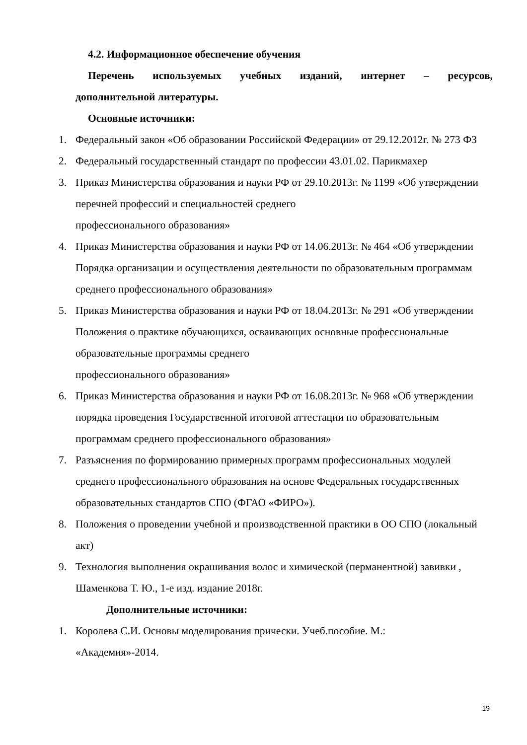4.2. Информационное обеспечение обучения
Перечень используемых учебных изданий, интернет – ресурсов,
дополнительной литературы.
Основные источники:
1. Федеральный закон «Об образовании Российской Федерации» от 29.12.2012г. № 273 ФЗ
2. Федеральный государственный стандарт по профессии 43.01.02. Парикмахер
3. Приказ Министерства образования и науки РФ от 29.10.2013г. № 1199 «Об утверждении перечней профессий и специальностей среднего
профессионального образования»
4. Приказ Министерства образования и науки РФ от 14.06.2013г. № 464 «Об утверждении Порядка организации и осуществления деятельности по образовательным программам среднего профессионального образования»
5. Приказ Министерства образования и науки РФ от 18.04.2013г. № 291 «Об утверждении Положения о практике обучающихся, осваивающих основные профессиональные образовательные программы среднего
профессионального образования»
6. Приказ Министерства образования и науки РФ от 16.08.2013г. № 968 «Об утверждении порядка проведения Государственной итоговой аттестации по образовательным программам среднего профессионального образования»
7. Разъяснения по формированию примерных программ профессиональных модулей среднего профессионального образования на основе Федеральных государственных образовательных стандартов СПО (ФГАО «ФИРО»).
8. Положения о проведении учебной и производственной практики в ОО СПО (локальный акт)
9. Технология выполнения окрашивания волос и химической (перманентной) завивки , Шаменкова Т. Ю., 1-е изд. издание 2018г.
Дополнительные источники:
1. Королева С.И. Основы моделирования прически. Учеб.пособие. М.:
«Академия»-2014.
19